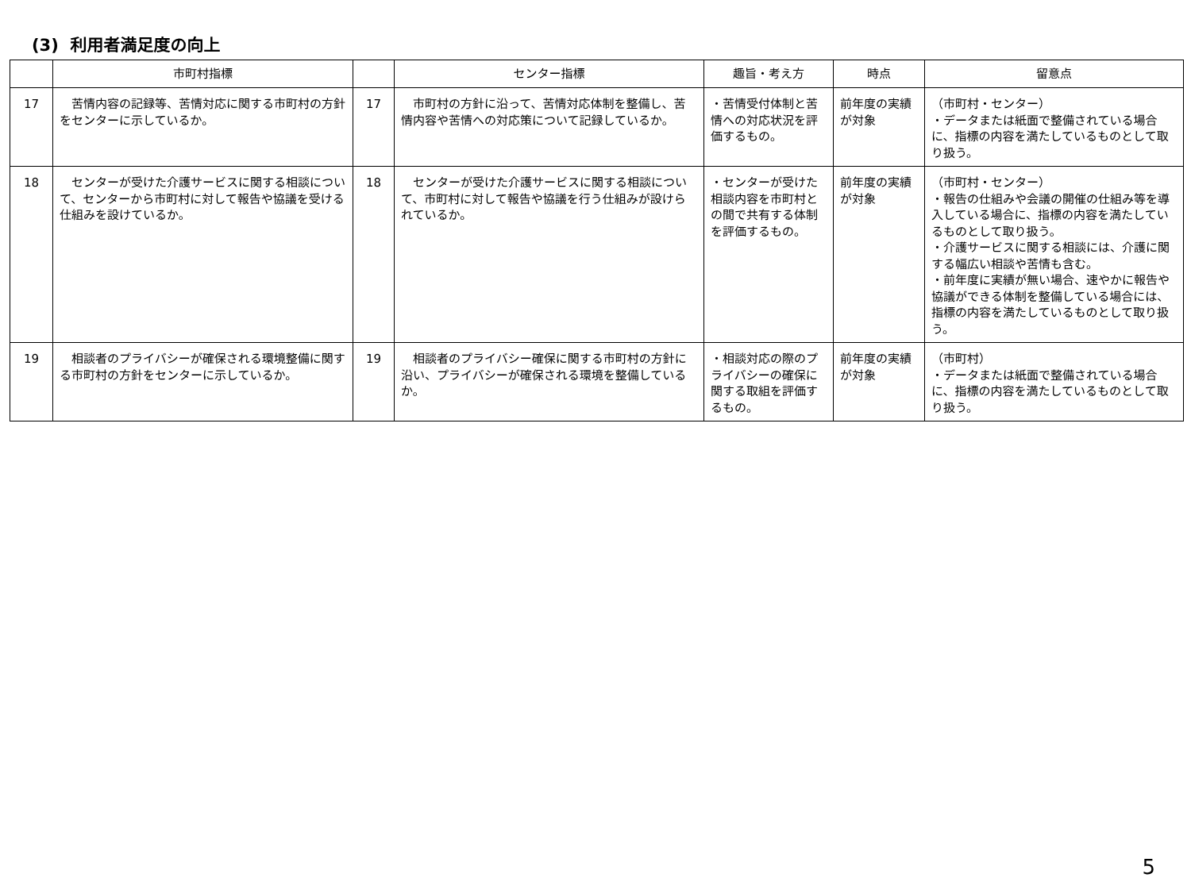(3) 利用者満足度の向上
| | 市町村指標 | | センター指標 | 趣旨・考え方 | 時点 | 留意点 |
| --- | --- | --- | --- | --- | --- | --- |
| 17 | 苦情内容の記録等、苦情対応に関する市町村の方針をセンターに示しているか。 | 17 | 市町村の方針に沿って、苦情対応体制を整備し、苦情内容や苦情への対応策について記録しているか。 | ・苦情受付体制と苦情への対応状況を評価するもの。 | 前年度の実績が対象 | （市町村・センター） ・データまたは紙面で整備されている場合に、指標の内容を満たしているものとして取り扱う。 |
| 18 | センターが受けた介護サービスに関する相談について、センターから市町村に対して報告や協議を受ける仕組みを設けているか。 | 18 | センターが受けた介護サービスに関する相談について、市町村に対して報告や協議を行う仕組みが設けられているか。 | ・センターが受けた相談内容を市町村との間で共有する体制を評価するもの。 | 前年度の実績が対象 | （市町村・センター） ・報告の仕組みや会議の開催の仕組み等を導入している場合に、指標の内容を満たしているものとして取り扱う。 ・介護サービスに関する相談には、介護に関する幅広い相談や苦情も含む。 ・前年度に実績が無い場合、速やかに報告や協議ができる体制を整備している場合には、指標の内容を満たしているものとして取り扱う。 |
| 19 | 相談者のプライバシーが確保される環境整備に関する市町村の方針をセンターに示しているか。 | 19 | 相談者のプライバシー確保に関する市町村の方針に沿い、プライバシーが確保される環境を整備しているか。 | ・相談対応の際のプライバシーの確保に関する取組を評価するもの。 | 前年度の実績が対象 | （市町村） ・データまたは紙面で整備されている場合に、指標の内容を満たしているものとして取り扱う。 |
5